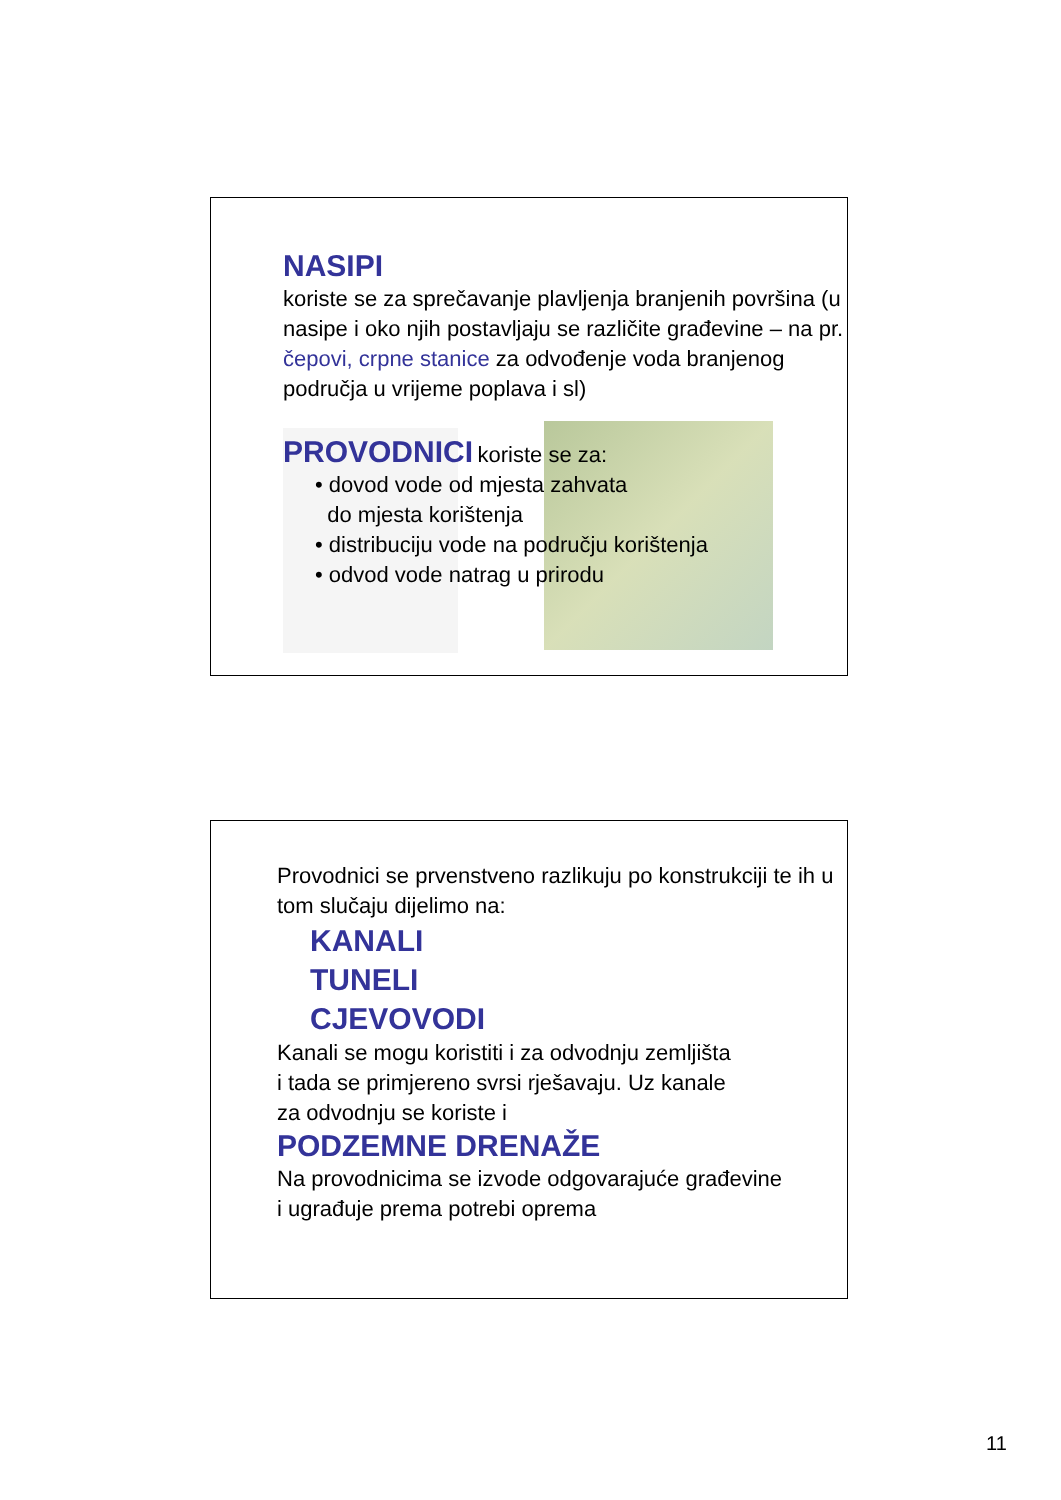NASIPI
koriste se za sprečavanje plavljenja branjenih površina (u nasipe i oko njih postavljaju se različite građevine – na pr. čepovi, crpne stanice za odvođenje voda branjenog područja u vrijeme poplava i sl)
PROVODNICI koriste se za:
• dovod vode od mjesta zahvata
do mjesta korištenja
• distribuciju vode na području korištenja
• odvod vode natrag u prirodu
Provodnici se prvenstveno razlikuju po konstrukciji te ih u tom slučaju dijelimo na:
KANALI
TUNELI
CJEVOVODI
Kanali se mogu koristiti i za odvodnju zemljišta
i tada se primjereno svrsi rješavaju. Uz kanale
za odvodnju se koriste i
PODZEMNE DRENAŽE
Na provodnicima se izvode odgovarajuće građevine
i ugrađuje prema potrebi oprema
11